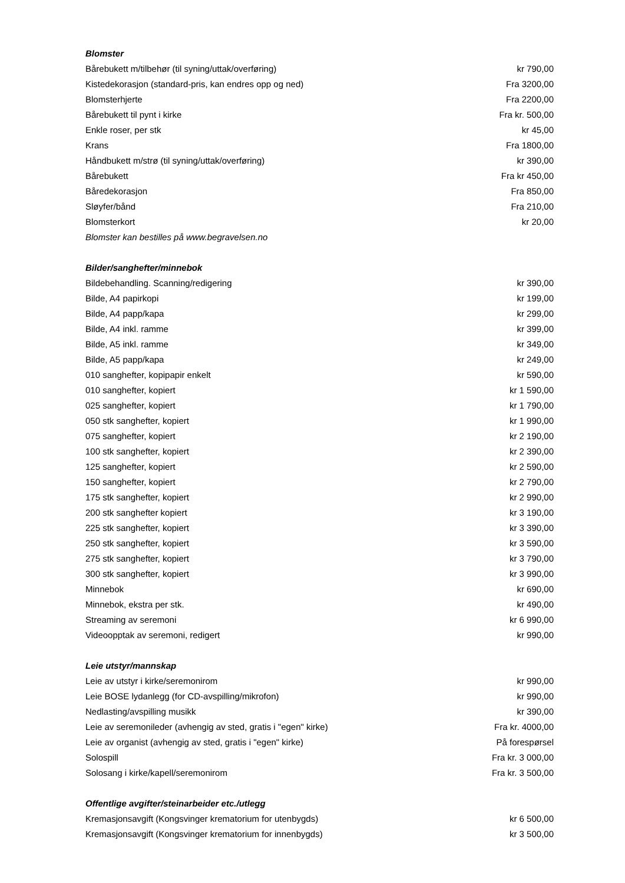| Blomster | |
| --- | --- |
| Bårebukett m/tilbehør (til syning/uttak/overføring) | kr 790,00 |
| Kistedekorasjon (standard-pris, kan endres opp og ned) | Fra 3200,00 |
| Blomsterhjerte | Fra 2200,00 |
| Bårebukett til pynt i kirke | Fra kr. 500,00 |
| Enkle roser, per stk | kr 45,00 |
| Krans | Fra 1800,00 |
| Håndbukett m/strø (til syning/uttak/overføring) | kr 390,00 |
| Bårebukett | Fra kr 450,00 |
| Båredekorasjon | Fra 850,00 |
| Sløyfer/bånd | Fra 210,00 |
| Blomsterkort | kr 20,00 |
| Blomster kan bestilles på www.begravelsen.no | |
| Bilder/sanghefter/minnebok | |
| Bildebehandling. Scanning/redigering | kr 390,00 |
| Bilde, A4 papirkopi | kr 199,00 |
| Bilde, A4 papp/kapa | kr 299,00 |
| Bilde, A4 inkl. ramme | kr 399,00 |
| Bilde, A5 inkl. ramme | kr 349,00 |
| Bilde, A5 papp/kapa | kr 249,00 |
| 010 sanghefter, kopipapir enkelt | kr 590,00 |
| 010 sanghefter, kopiert | kr 1 590,00 |
| 025 sanghefter, kopiert | kr 1 790,00 |
| 050 stk sanghefter, kopiert | kr 1 990,00 |
| 075 sanghefter, kopiert | kr 2 190,00 |
| 100 stk sanghefter, kopiert | kr 2 390,00 |
| 125 sanghefter, kopiert | kr 2 590,00 |
| 150 sanghefter, kopiert | kr 2 790,00 |
| 175 stk sanghefter, kopiert | kr 2 990,00 |
| 200 stk sanghefter kopiert | kr 3 190,00 |
| 225 stk sanghefter, kopiert | kr 3 390,00 |
| 250 stk sanghefter, kopiert | kr 3 590,00 |
| 275 stk sanghefter, kopiert | kr 3 790,00 |
| 300 stk sanghefter, kopiert | kr 3 990,00 |
| Minnebok | kr 690,00 |
| Minnebok, ekstra per stk. | kr 490,00 |
| Streaming av seremoni | kr 6 990,00 |
| Videoopptak av seremoni, redigert | kr 990,00 |
| Leie utstyr/mannskap | |
| Leie av utstyr i kirke/seremonirom | kr 990,00 |
| Leie BOSE lydanlegg (for CD-avspilling/mikrofon) | kr 990,00 |
| Nedlasting/avspilling musikk | kr 390,00 |
| Leie av seremonileder (avhengig av sted, gratis i "egen" kirke) | Fra kr. 4000,00 |
| Leie av organist (avhengig av sted, gratis i "egen" kirke) | På forespørsel |
| Solospill | Fra kr. 3 000,00 |
| Solosang i kirke/kapell/seremonirom | Fra kr. 3 500,00 |
| Offentlige avgifter/steinarbeider etc./utlegg | |
| Kremasjonsavgift (Kongsvinger krematorium for utenbygds) | kr 6 500,00 |
| Kremasjonsavgift (Kongsvinger krematorium for innenbygds) | kr 3 500,00 |